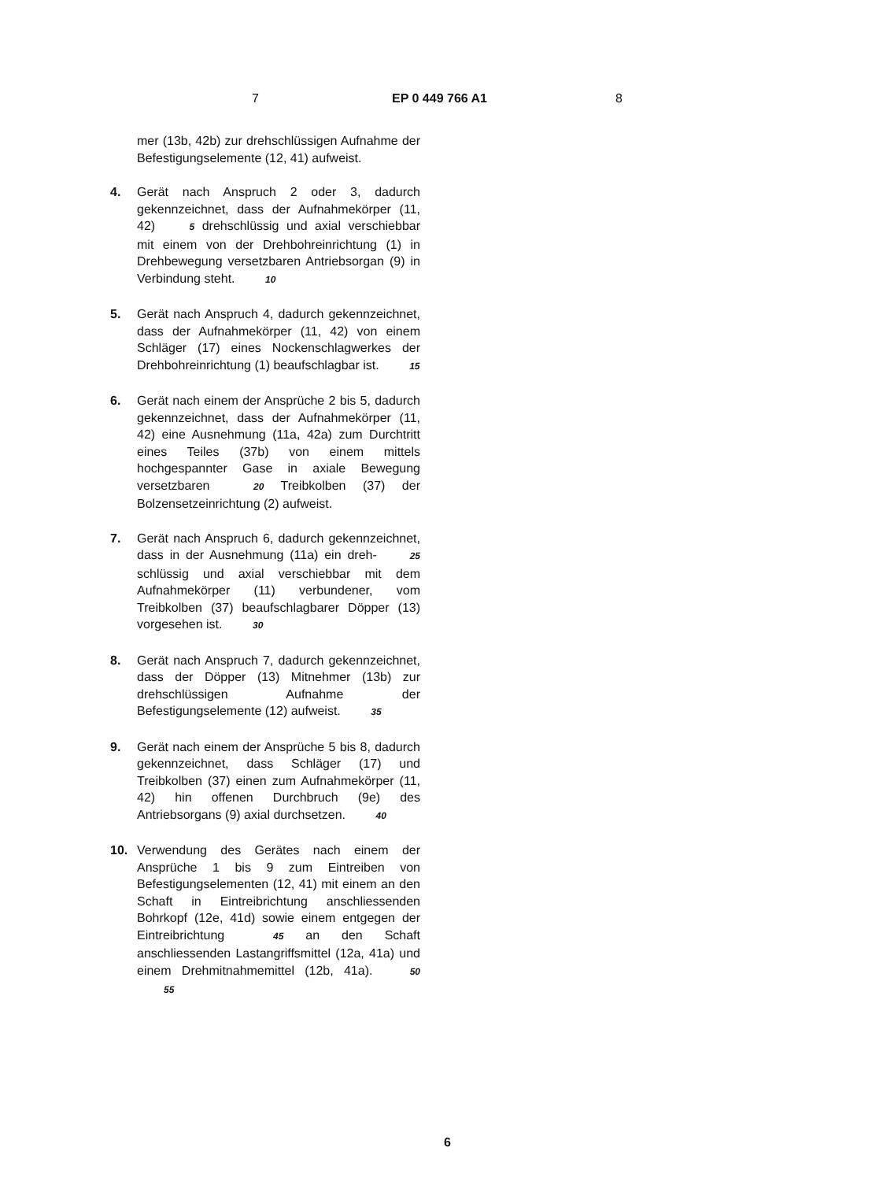7 EP 0 449 766 A1 8
mer (13b, 42b) zur drehschlüssigen Aufnahme der Befestigungselemente (12, 41) aufweist.
4. Gerät nach Anspruch 2 oder 3, dadurch gekennzeichnet, dass der Aufnahmekörper (11, 42) 5 drehschlüssig und axial verschiebbar mit einem von der Drehbohreinrichtung (1) in Drehbewegung versetzbaren Antriebsorgan (9) in Verbindung steht. 10
5. Gerät nach Anspruch 4, dadurch gekennzeichnet, dass der Aufnahmekörper (11, 42) von einem Schläger (17) eines Nockenschlagwerkes der Drehbohreinrichtung (1) beaufschlagbar ist. 15
6. Gerät nach einem der Ansprüche 2 bis 5, dadurch gekennzeichnet, dass der Aufnahmekörper (11, 42) eine Ausnehmung (11a, 42a) zum Durchtritt eines Teiles (37b) von einem mittels hochgespannter Gase in axiale Bewegung versetzbaren 20 Treibkolben (37) der Bolzensetzeinrichtung (2) aufweist.
7. Gerät nach Anspruch 6, dadurch gekennzeichnet, dass in der Ausnehmung (11a) ein dreh- 25 schlüssig und axial verschiebbar mit dem Aufnahmekörper (11) verbundener, vom Treibkolben (37) beaufschlagbarer Döpper (13) vorgesehen ist. 30
8. Gerät nach Anspruch 7, dadurch gekennzeichnet, dass der Döpper (13) Mitnehmer (13b) zur drehschlüssigen Aufnahme der Befestigungselemente (12) aufweist. 35
9. Gerät nach einem der Ansprüche 5 bis 8, dadurch gekennzeichnet, dass Schläger (17) und Treibkolben (37) einen zum Aufnahmekörper (11, 42) hin offenen Durchbruch (9e) des Antriebsorgans (9) axial durchsetzen. 40
10. Verwendung des Gerätes nach einem der Ansprüche 1 bis 9 zum Eintreiben von Befestigungselementen (12, 41) mit einem an den Schaft in Eintreibrichtung anschliessenden Bohrkopf (12e, 41d) sowie einem entgegen der Eintreibrichtung 45 an den Schaft anschliessenden Lastangriffsmittel (12a, 41a) und einem Drehmitnahmemittel (12b, 41a). 50 55
6